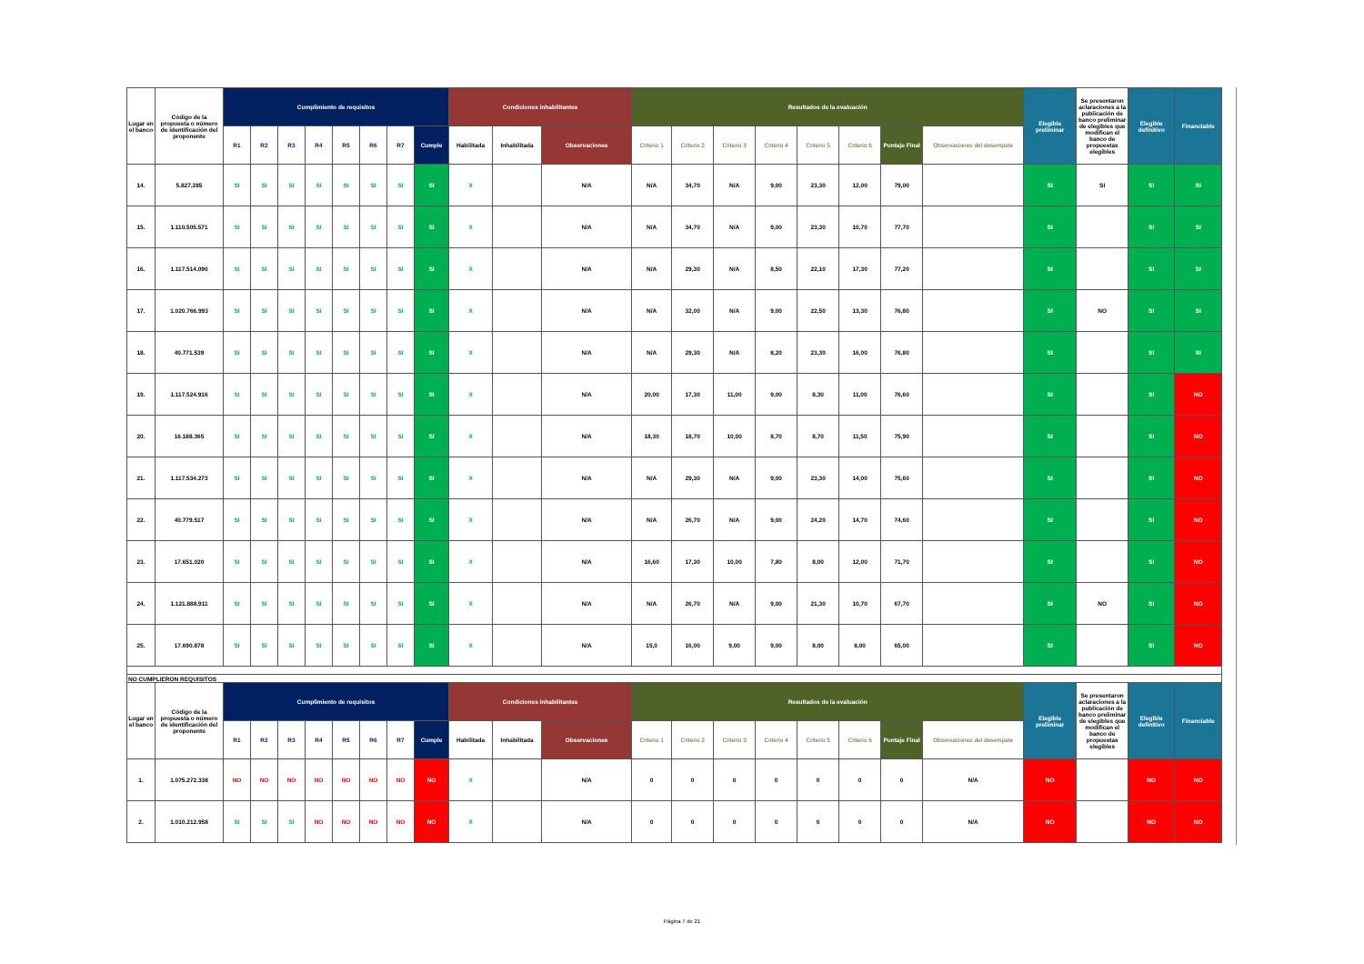| Lugar en el banco | Código de la propuesta o número de identificación del proponente | Cumplimiento de requisitos | | | | | | | | Condiciones inhabilitantes | | | Resultados de la evaluación | | | | | | | | Elegible preliminar | Se presentaron aclaraciones a la publicación de banco preliminar de elegibles que modifican el banco de propuestas elegibles | Elegible definitivo | Financiable |
| --- | --- | --- | --- | --- | --- | --- | --- | --- | --- | --- | --- | --- | --- | --- | --- | --- | --- | --- | --- | --- | --- | --- | --- | --- |
| | | R1 | R2 | R3 | R4 | R5 | R6 | R7 | Cumple | Habilitada | Inhabilitada | Observaciones | Criterio 1 | Criterio 2 | Criterio 3 | Criterio 4 | Criterio 5 | Criterio 6 | Puntaje Final | Observaciones del desempate | | | | |
| 14. | 5.827.285 | SI | SI | SI | SI | SI | SI | SI | SI | X | | N/A | N/A | 34,70 | N/A | 9,00 | 23,30 | 12,00 | 79,00 | | SI | SI | SI | SI |
| 15. | 1.110.505.571 | SI | SI | SI | SI | SI | SI | SI | SI | X | | N/A | N/A | 34,70 | N/A | 9,00 | 23,30 | 10,70 | 77,70 | | SI | | SI | SI |
| 16. | 1.117.514.090 | SI | SI | SI | SI | SI | SI | SI | SI | X | | N/A | N/A | 29,30 | N/A | 8,50 | 22,10 | 17,30 | 77,20 | | SI | | SI | SI |
| 17. | 1.020.766.993 | SI | SI | SI | SI | SI | SI | SI | SI | X | | N/A | N/A | 32,00 | N/A | 9,00 | 22,50 | 13,30 | 76,80 | | SI | NO | SI | SI |
| 18. | 40.771.539 | SI | SI | SI | SI | SI | SI | SI | SI | X | | N/A | N/A | 29,30 | N/A | 8,20 | 23,30 | 16,00 | 76,80 | | SI | | SI | SI |
| 19. | 1.117.524.916 | SI | SI | SI | SI | SI | SI | SI | SI | X | | N/A | 20,00 | 17,30 | 11,00 | 9,00 | 8,30 | 11,00 | 76,60 | | SI | | SI | NO |
| 20. | 16.188.365 | SI | SI | SI | SI | SI | SI | SI | SI | X | | N/A | 18,30 | 18,70 | 10,00 | 8,70 | 8,70 | 11,50 | 75,90 | | SI | | SI | NO |
| 21. | 1.117.534.273 | SI | SI | SI | SI | SI | SI | SI | SI | X | | N/A | N/A | 29,30 | N/A | 9,00 | 23,30 | 14,00 | 75,60 | | SI | | SI | NO |
| 22. | 40.779.517 | SI | SI | SI | SI | SI | SI | SI | SI | X | | N/A | N/A | 26,70 | N/A | 9,00 | 24,20 | 14,70 | 74,60 | | SI | | SI | NO |
| 23. | 17.651.020 | SI | SI | SI | SI | SI | SI | SI | SI | X | | N/A | 16,60 | 17,30 | 10,00 | 7,80 | 8,00 | 12,00 | 71,70 | | SI | | SI | NO |
| 24. | 1.121.888.911 | SI | SI | SI | SI | SI | SI | SI | SI | X | | N/A | N/A | 26,70 | N/A | 9,00 | 21,30 | 10,70 | 67,70 | | SI | NO | SI | NO |
| 25. | 17.690.878 | SI | SI | SI | SI | SI | SI | SI | SI | X | | N/A | 15,0 | 16,00 | 9,00 | 9,00 | 8,00 | 8,00 | 65,00 | | SI | | SI | NO |
| NO CUMPLIERON REQUISITOS | | | | | | | | | | | | | | | | | | | | | | | | |
| Lugar en el banco | Código de la propuesta o número de identificación del proponente | Cumplimiento de requisitos | | | | | | | | Condiciones inhabilitantes | | | Resultados de la evaluación | | | | | | | | Elegible preliminar | Se presentaron aclaraciones a la publicación de banco preliminar de elegibles que modifican el banco de propuestas elegibles | Elegible definitivo | Financiable |
| | | R1 | R2 | R3 | R4 | R5 | R6 | R7 | Cumple | Habilitada | Inhabilitada | Observaciones | Criterio 1 | Criterio 2 | Criterio 3 | Criterio 4 | Criterio 5 | Criterio 6 | Puntaje Final | Observaciones del desempate | | | | |
| 1. | 1.075.272.338 | NO | NO | NO | NO | NO | NO | NO | NO | X | | N/A | 0 | 0 | 0 | 0 | 0 | 0 | 0 | N/A | NO | | NO | NO |
| 2. | 1.010.212.958 | SI | SI | SI | NO | NO | NO | NO | NO | X | | N/A | 0 | 0 | 0 | 0 | 0 | 0 | 0 | N/A | NO | | NO | NO |
Página 7 de 21